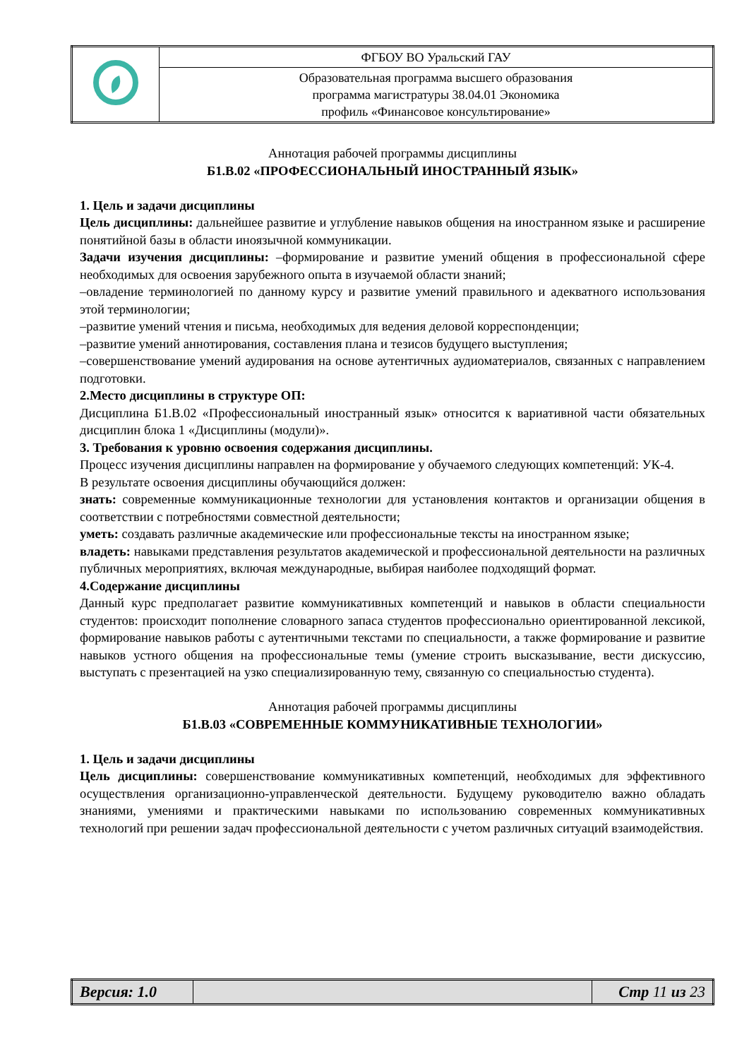| | ФГБОУ ВО Уральский ГАУ |
| | Образовательная программа высшего образования программа магистратуры 38.04.01 Экономика профиль «Финансовое консультирование» |
Аннотация рабочей программы дисциплины
Б1.В.02 «ПРОФЕССИОНАЛЬНЫЙ ИНОСТРАННЫЙ ЯЗЫК»
1. Цель и задачи дисциплины
Цель дисциплины: дальнейшее развитие и углубление навыков общения на иностранном языке и расширение понятийной базы в области иноязычной коммуникации.
Задачи изучения дисциплины: –формирование и развитие умений общения в профессиональной сфере необходимых для освоения зарубежного опыта в изучаемой области знаний;
–овладение терминологией по данному курсу и развитие умений правильного и адекватного использования этой терминологии;
–развитие умений чтения и письма, необходимых для ведения деловой корреспонденции;
–развитие умений аннотирования, составления плана и тезисов будущего выступления;
–совершенствование умений аудирования на основе аутентичных аудиоматериалов, связанных с направлением подготовки.
2.Место дисциплины в структуре ОП:
Дисциплина Б1.В.02 «Профессиональный иностранный язык» относится к вариативной части обязательных дисциплин блока 1 «Дисциплины (модули)».
3. Требования к уровню освоения содержания дисциплины.
Процесс изучения дисциплины направлен на формирование у обучаемого следующих компетенций: УК-4.
В результате освоения дисциплины обучающийся должен:
знать: современные коммуникационные технологии для установления контактов и организации общения в соответствии с потребностями совместной деятельности;
уметь: создавать различные академические или профессиональные тексты на иностранном языке;
владеть: навыками представления результатов академической и профессиональной деятельности на различных публичных мероприятиях, включая международные, выбирая наиболее подходящий формат.
4.Содержание дисциплины
Данный курс предполагает развитие коммуникативных компетенций и навыков в области специальности студентов: происходит пополнение словарного запаса студентов профессионально ориентированной лексикой, формирование навыков работы с аутентичными текстами по специальности, а также формирование и развитие навыков устного общения на профессиональные темы (умение строить высказывание, вести дискуссию, выступать с презентацией на узко специализированную тему, связанную со специальностью студента).
Аннотация рабочей программы дисциплины
Б1.В.03 «СОВРЕМЕННЫЕ КОММУНИКАТИВНЫЕ ТЕХНОЛОГИИ»
1. Цель и задачи дисциплины
Цель дисциплины: совершенствование коммуникативных компетенций, необходимых для эффективного осуществления организационно-управленческой деятельности. Будущему руководителю важно обладать знаниями, умениями и практическими навыками по использованию современных коммуникативных технологий при решении задач профессиональной деятельности с учетом различных ситуаций взаимодействия.
| Версия: 1.0 | | Стр 11 из 23 |